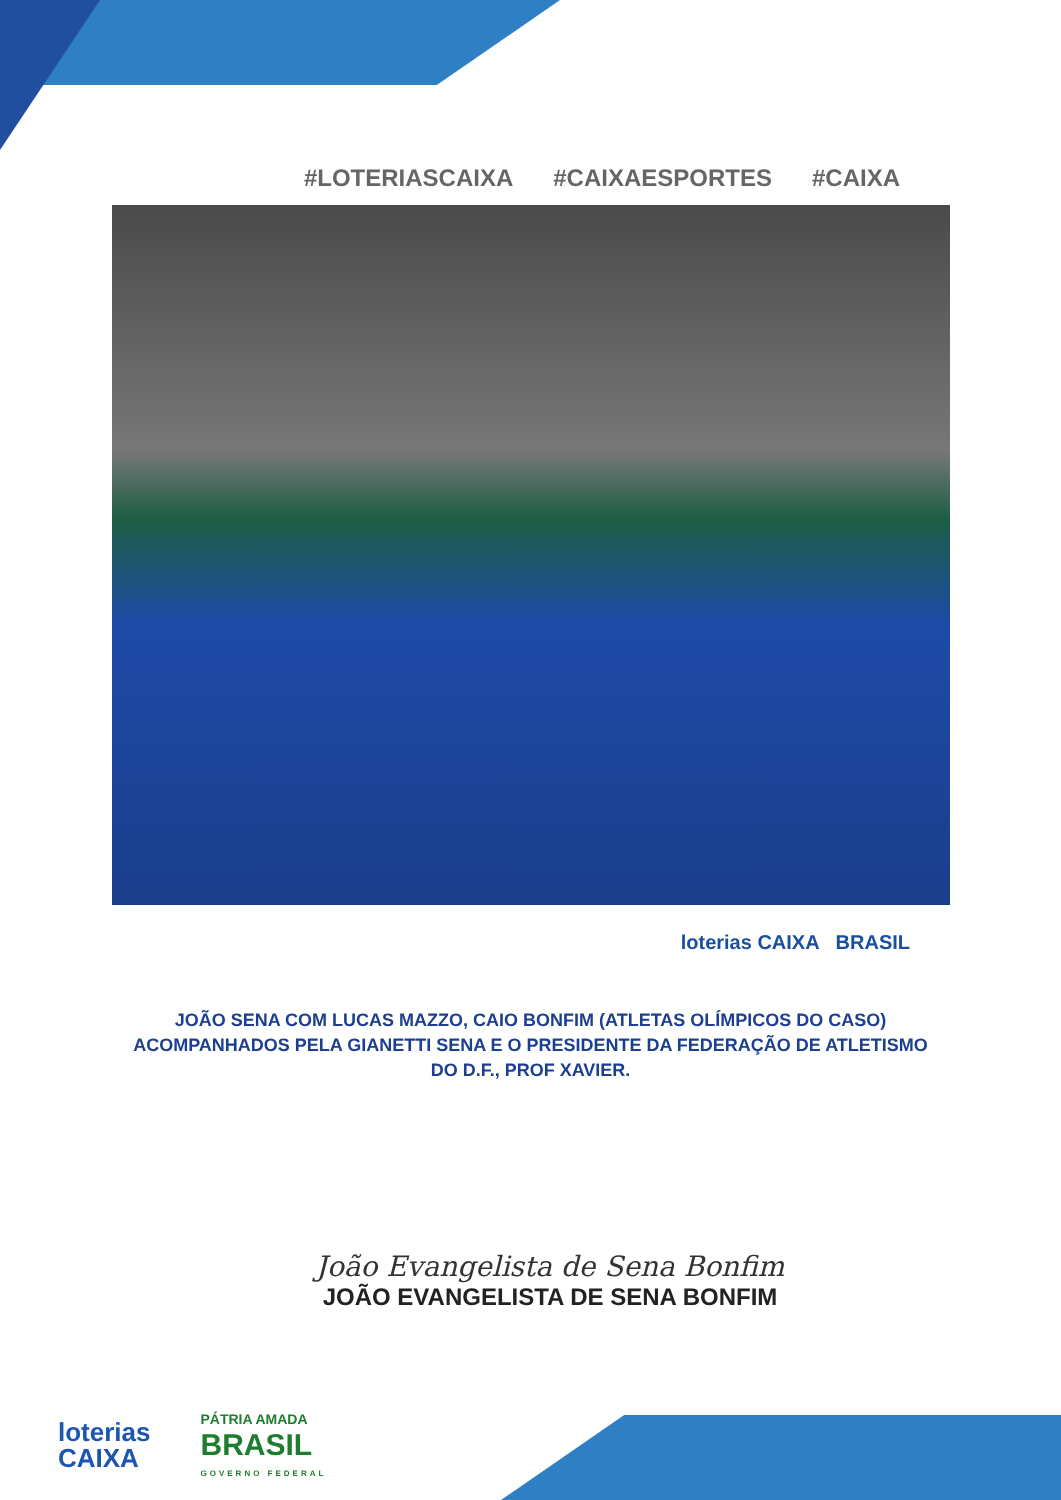#LOTERIASCAIXA #CAIXAESPORTES #CAIXA
loterias CAIXA BRASIL
JOÃO SENA COM LUCAS MAZZO, CAIO BONFIM (ATLETAS OLÍMPICOS DO CASO) ACOMPANHADOS PELA GIANETTI SENA E O PRESIDENTE DA FEDERAÇÃO DE ATLETISMO DO D.F., PROF XAVIER.
João Evangelista de Sena Bonfim
JOÃO EVANGELISTA DE SENA BONFIM
loterias
CAIXA
PÁTRIA AMADA
BRASIL
GOVERNO FEDERAL